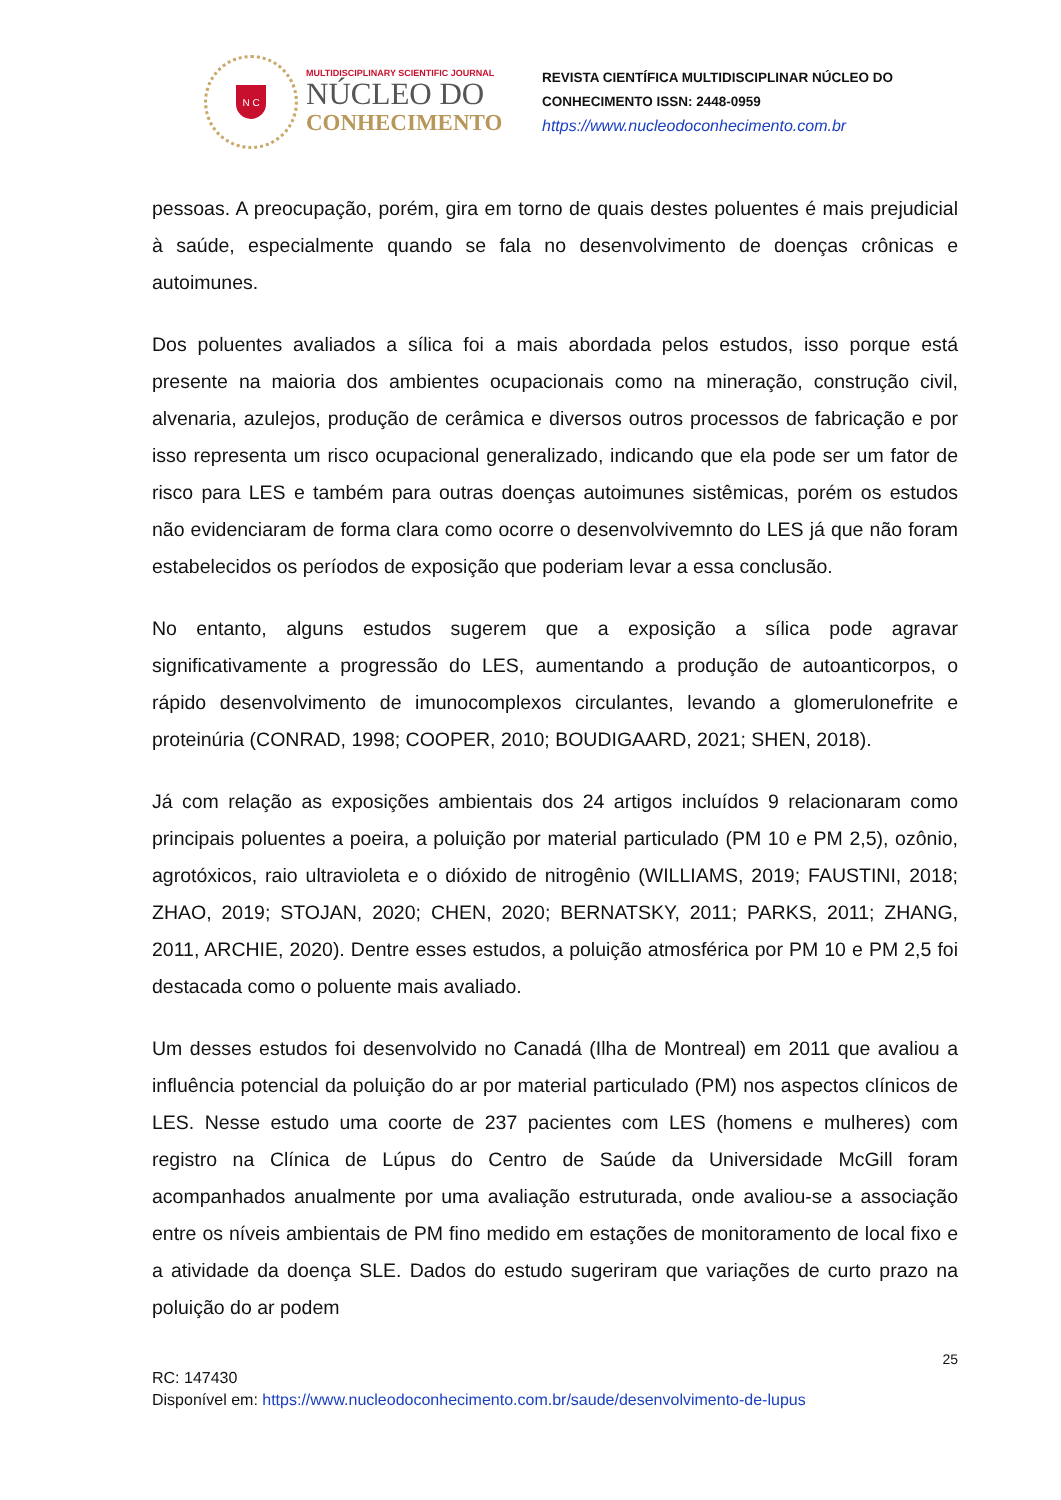N C
MULTIDISCIPLINARY SCIENTIFIC JOURNAL
NÚCLEO DO
CONHECIMENTO
REVISTA CIENTÍFICA MULTIDISCIPLINAR NÚCLEO DO
CONHECIMENTO ISSN: 2448-0959
https://www.nucleodoconhecimento.com.br
pessoas. A preocupação, porém, gira em torno de quais destes poluentes é mais prejudicial à saúde, especialmente quando se fala no desenvolvimento de doenças crônicas e autoimunes.
Dos poluentes avaliados a sílica foi a mais abordada pelos estudos, isso porque está presente na maioria dos ambientes ocupacionais como na mineração, construção civil, alvenaria, azulejos, produção de cerâmica e diversos outros processos de fabricação e por isso representa um risco ocupacional generalizado, indicando que ela pode ser um fator de risco para LES e também para outras doenças autoimunes sistêmicas, porém os estudos não evidenciaram de forma clara como ocorre o desenvolvivemnto do LES já que não foram estabelecidos os períodos de exposição que poderiam levar a essa conclusão.
No entanto, alguns estudos sugerem que a exposição a sílica pode agravar significativamente a progressão do LES, aumentando a produção de autoanticorpos, o rápido desenvolvimento de imunocomplexos circulantes, levando a glomerulonefrite e proteinúria (CONRAD, 1998; COOPER, 2010; BOUDIGAARD, 2021; SHEN, 2018).
Já com relação as exposições ambientais dos 24 artigos incluídos 9 relacionaram como principais poluentes a poeira, a poluição por material particulado (PM 10 e PM 2,5), ozônio, agrotóxicos, raio ultravioleta e o dióxido de nitrogênio (WILLIAMS, 2019; FAUSTINI, 2018; ZHAO, 2019; STOJAN, 2020; CHEN, 2020; BERNATSKY, 2011; PARKS, 2011; ZHANG, 2011, ARCHIE, 2020). Dentre esses estudos, a poluição atmosférica por PM 10 e PM 2,5 foi destacada como o poluente mais avaliado.
Um desses estudos foi desenvolvido no Canadá (Ilha de Montreal) em 2011 que avaliou a influência potencial da poluição do ar por material particulado (PM) nos aspectos clínicos de LES. Nesse estudo uma coorte de 237 pacientes com LES (homens e mulheres) com registro na Clínica de Lúpus do Centro de Saúde da Universidade McGill foram acompanhados anualmente por uma avaliação estruturada, onde avaliou-se a associação entre os níveis ambientais de PM fino medido em estações de monitoramento de local fixo e a atividade da doença SLE. Dados do estudo sugeriram que variações de curto prazo na poluição do ar podem
25
RC: 147430
Disponível em: https://www.nucleodoconhecimento.com.br/saude/desenvolvimento-de-lupus